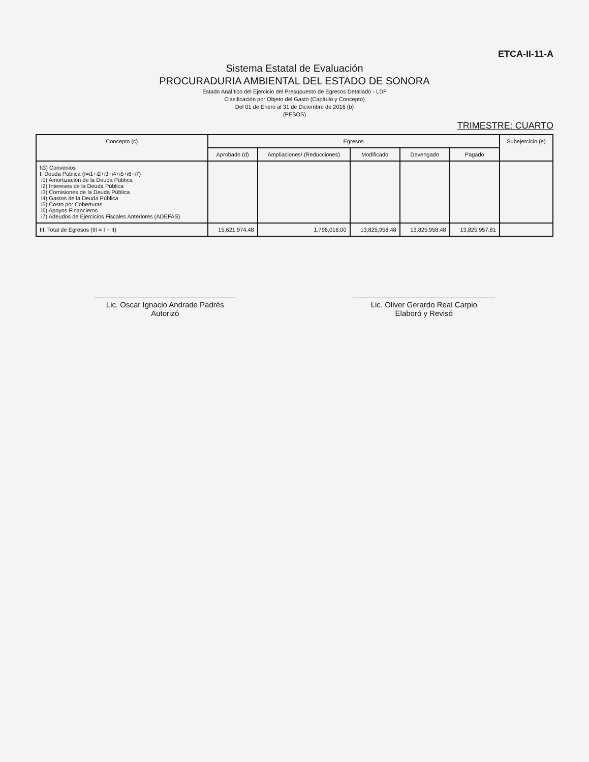ETCA-II-11-A
Sistema Estatal de Evaluación
PROCURADURIA AMBIENTAL DEL ESTADO DE SONORA
Estado Analítico del Ejercicio del Presupuesto de Egresos Detallado - LDF
Clasificación por Objeto del Gasto (Capítulo y Concepto)
Del 01 de Enero al 31 de Diciembre de 2016 (b)
(PESOS)
TRIMESTRE: CUARTO
| Concepto (c) | Egresos | | | | | Subejercicio (e) |
| --- | --- | --- | --- | --- | --- | --- |
| | Aprobado (d) | Ampliaciones/ (Reducciones) | Modificado | Devengado | Pagado | |
| h3) Convenios I. Deuda Pública (I=i1+i2+i3+i4+i5+i6+i7) i1) Amortización de la Deuda Pública i2) Intereses de la Deuda Pública i3) Comisiones de la Deuda Pública i4) Gastos de la Deuda Pública i5) Costo por Coberturas i6) Apoyos Financieros i7) Adeudos de Ejercicios Fiscales Anteriores (ADEFAS) | | | | | | |
| III. Total de Egresos (III = I + II) | 15,621,974.48 | 1,796,016.00 | 13,825,958.48 | 13,825,958.48 | 13,825,957.81 | |
Lic. Oscar Ignacio Andrade Padrés
Autorizó
Lic. Oliver Gerardo Real Carpio
Elaboró y Revisó